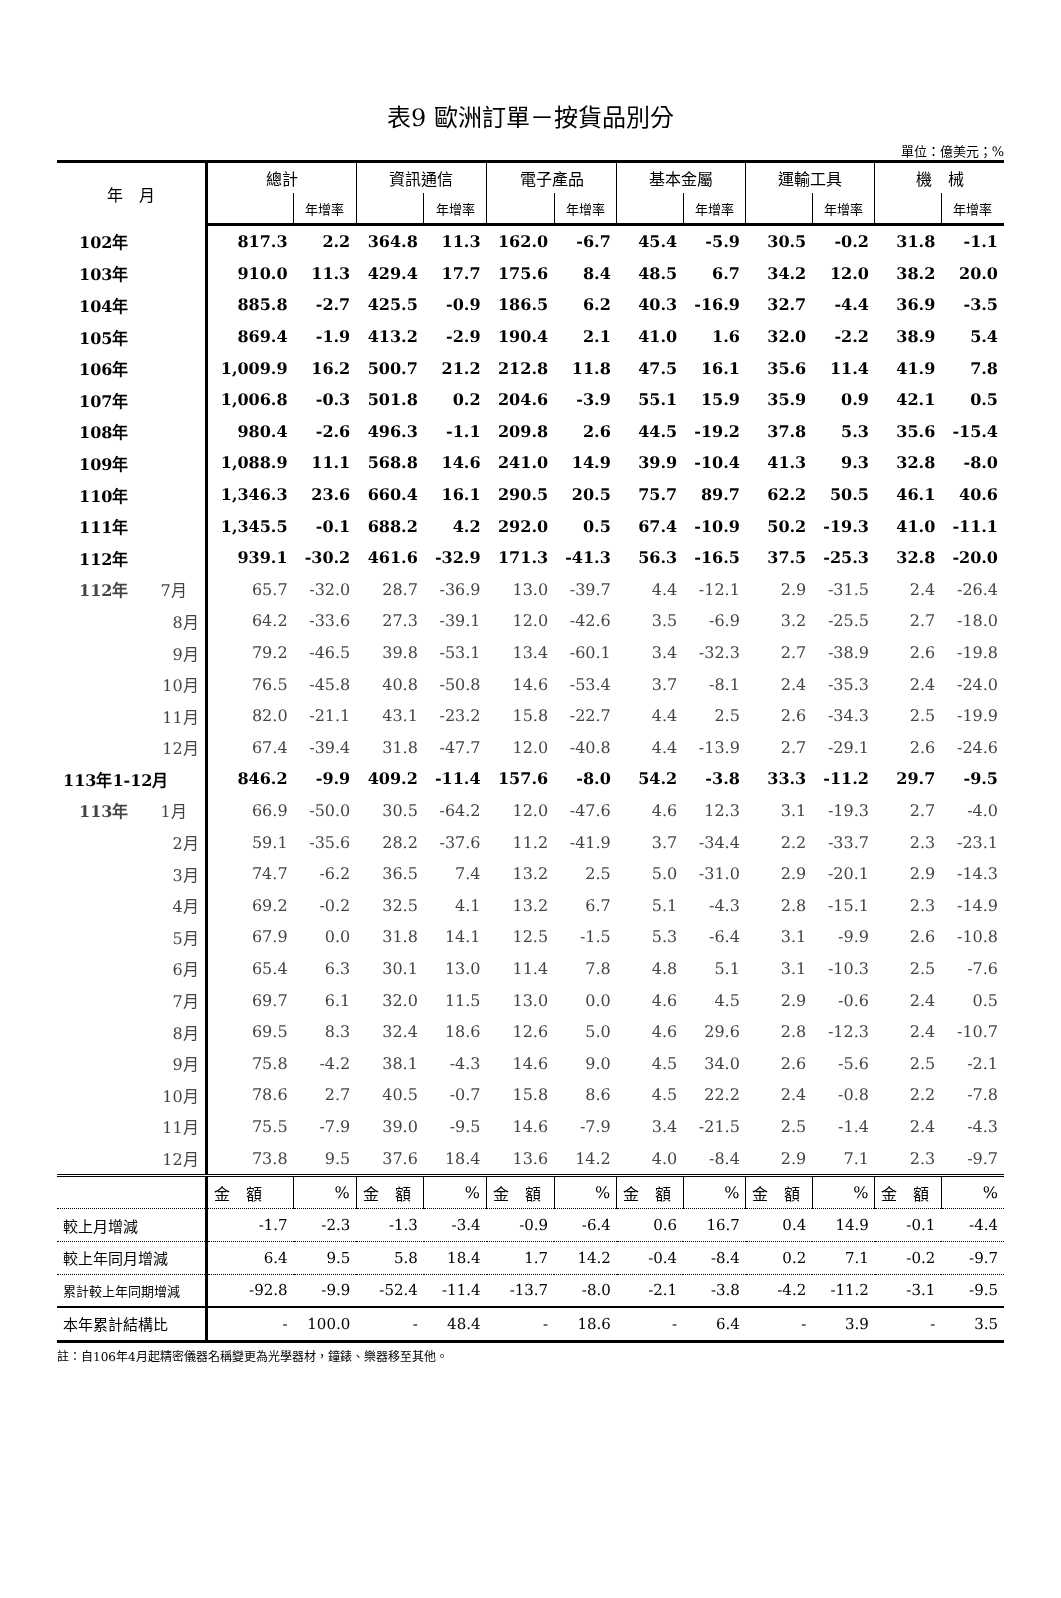表9 歐洲訂單－按貨品別分
單位：億美元；%
| 年 月 | 總計 | | 資訊通信 | | 電子產品 | | 基本金屬 | | 運輸工具 | | 機 械 | |
| --- | --- | --- | --- | --- | --- | --- | --- | --- | --- | --- | --- | --- |
| | | 年增率 | | 年增率 | | 年增率 | | 年增率 | | 年增率 | | 年增率 |
| 102年 | 817.3 | 2.2 | 364.8 | 11.3 | 162.0 | -6.7 | 45.4 | -5.9 | 30.5 | -0.2 | 31.8 | -1.1 |
| 103年 | 910.0 | 11.3 | 429.4 | 17.7 | 175.6 | 8.4 | 48.5 | 6.7 | 34.2 | 12.0 | 38.2 | 20.0 |
| 104年 | 885.8 | -2.7 | 425.5 | -0.9 | 186.5 | 6.2 | 40.3 | -16.9 | 32.7 | -4.4 | 36.9 | -3.5 |
| 105年 | 869.4 | -1.9 | 413.2 | -2.9 | 190.4 | 2.1 | 41.0 | 1.6 | 32.0 | -2.2 | 38.9 | 5.4 |
| 106年 | 1,009.9 | 16.2 | 500.7 | 21.2 | 212.8 | 11.8 | 47.5 | 16.1 | 35.6 | 11.4 | 41.9 | 7.8 |
| 107年 | 1,006.8 | -0.3 | 501.8 | 0.2 | 204.6 | -3.9 | 55.1 | 15.9 | 35.9 | 0.9 | 42.1 | 0.5 |
| 108年 | 980.4 | -2.6 | 496.3 | -1.1 | 209.8 | 2.6 | 44.5 | -19.2 | 37.8 | 5.3 | 35.6 | -15.4 |
| 109年 | 1,088.9 | 11.1 | 568.8 | 14.6 | 241.0 | 14.9 | 39.9 | -10.4 | 41.3 | 9.3 | 32.8 | -8.0 |
| 110年 | 1,346.3 | 23.6 | 660.4 | 16.1 | 290.5 | 20.5 | 75.7 | 89.7 | 62.2 | 50.5 | 46.1 | 40.6 |
| 111年 | 1,345.5 | -0.1 | 688.2 | 4.2 | 292.0 | 0.5 | 67.4 | -10.9 | 50.2 | -19.3 | 41.0 | -11.1 |
| 112年 | 939.1 | -30.2 | 461.6 | -32.9 | 171.3 | -41.3 | 56.3 | -16.5 | 37.5 | -25.3 | 32.8 | -20.0 |
| 112年 7月 | 65.7 | -32.0 | 28.7 | -36.9 | 13.0 | -39.7 | 4.4 | -12.1 | 2.9 | -31.5 | 2.4 | -26.4 |
| 8月 | 64.2 | -33.6 | 27.3 | -39.1 | 12.0 | -42.6 | 3.5 | -6.9 | 3.2 | -25.5 | 2.7 | -18.0 |
| 9月 | 79.2 | -46.5 | 39.8 | -53.1 | 13.4 | -60.1 | 3.4 | -32.3 | 2.7 | -38.9 | 2.6 | -19.8 |
| 10月 | 76.5 | -45.8 | 40.8 | -50.8 | 14.6 | -53.4 | 3.7 | -8.1 | 2.4 | -35.3 | 2.4 | -24.0 |
| 11月 | 82.0 | -21.1 | 43.1 | -23.2 | 15.8 | -22.7 | 4.4 | 2.5 | 2.6 | -34.3 | 2.5 | -19.9 |
| 12月 | 67.4 | -39.4 | 31.8 | -47.7 | 12.0 | -40.8 | 4.4 | -13.9 | 2.7 | -29.1 | 2.6 | -24.6 |
| 113年1-12月 | 846.2 | -9.9 | 409.2 | -11.4 | 157.6 | -8.0 | 54.2 | -3.8 | 33.3 | -11.2 | 29.7 | -9.5 |
| 113年 1月 | 66.9 | -50.0 | 30.5 | -64.2 | 12.0 | -47.6 | 4.6 | 12.3 | 3.1 | -19.3 | 2.7 | -4.0 |
| 2月 | 59.1 | -35.6 | 28.2 | -37.6 | 11.2 | -41.9 | 3.7 | -34.4 | 2.2 | -33.7 | 2.3 | -23.1 |
| 3月 | 74.7 | -6.2 | 36.5 | 7.4 | 13.2 | 2.5 | 5.0 | -31.0 | 2.9 | -20.1 | 2.9 | -14.3 |
| 4月 | 69.2 | -0.2 | 32.5 | 4.1 | 13.2 | 6.7 | 5.1 | -4.3 | 2.8 | -15.1 | 2.3 | -14.9 |
| 5月 | 67.9 | 0.0 | 31.8 | 14.1 | 12.5 | -1.5 | 5.3 | -6.4 | 3.1 | -9.9 | 2.6 | -10.8 |
| 6月 | 65.4 | 6.3 | 30.1 | 13.0 | 11.4 | 7.8 | 4.8 | 5.1 | 3.1 | -10.3 | 2.5 | -7.6 |
| 7月 | 69.7 | 6.1 | 32.0 | 11.5 | 13.0 | 0.0 | 4.6 | 4.5 | 2.9 | -0.6 | 2.4 | 0.5 |
| 8月 | 69.5 | 8.3 | 32.4 | 18.6 | 12.6 | 5.0 | 4.6 | 29.6 | 2.8 | -12.3 | 2.4 | -10.7 |
| 9月 | 75.8 | -4.2 | 38.1 | -4.3 | 14.6 | 9.0 | 4.5 | 34.0 | 2.6 | -5.6 | 2.5 | -2.1 |
| 10月 | 78.6 | 2.7 | 40.5 | -0.7 | 15.8 | 8.6 | 4.5 | 22.2 | 2.4 | -0.8 | 2.2 | -7.8 |
| 11月 | 75.5 | -7.9 | 39.0 | -9.5 | 14.6 | -7.9 | 3.4 | -21.5 | 2.5 | -1.4 | 2.4 | -4.3 |
| 12月 | 73.8 | 9.5 | 37.6 | 18.4 | 13.6 | 14.2 | 4.0 | -8.4 | 2.9 | 7.1 | 2.3 | -9.7 |
| | 金 額 | % | 金 額 | % | 金 額 | % | 金 額 | % | 金 額 | % | 金 額 | % |
| 較上月增減 | -1.7 | -2.3 | -1.3 | -3.4 | -0.9 | -6.4 | 0.6 | 16.7 | 0.4 | 14.9 | -0.1 | -4.4 |
| 較上年同月增減 | 6.4 | 9.5 | 5.8 | 18.4 | 1.7 | 14.2 | -0.4 | -8.4 | 0.2 | 7.1 | -0.2 | -9.7 |
| 累計較上年同期增減 | -92.8 | -9.9 | -52.4 | -11.4 | -13.7 | -8.0 | -2.1 | -3.8 | -4.2 | -11.2 | -3.1 | -9.5 |
| 本年累計結構比 | - | 100.0 | - | 48.4 | - | 18.6 | - | 6.4 | - | 3.9 | - | 3.5 |
註：自106年4月起精密儀器名稱變更為光學器材，鐘錶、樂器移至其他。